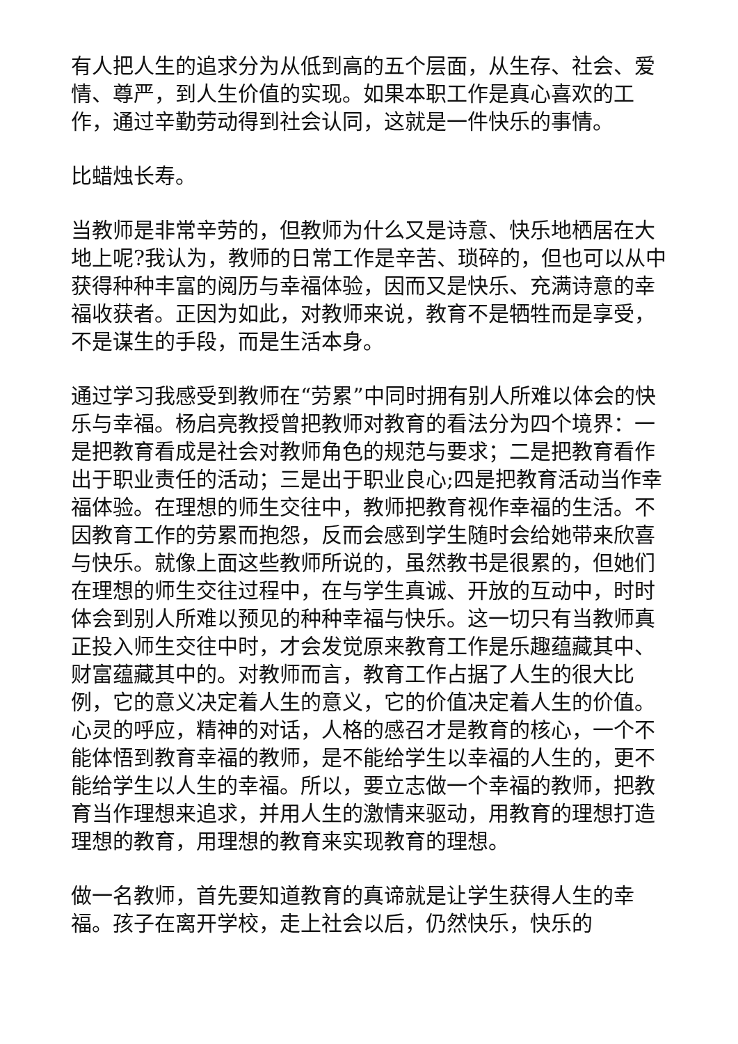有人把人生的追求分为从低到高的五个层面，从生存、社会、爱情、尊严，到人生价值的实现。如果本职工作是真心喜欢的工作，通过辛勤劳动得到社会认同，这就是一件快乐的事情。
比蜡烛长寿。
当教师是非常辛劳的，但教师为什么又是诗意、快乐地栖居在大地上呢?我认为，教师的日常工作是辛苦、琐碎的，但也可以从中获得种种丰富的阅历与幸福体验，因而又是快乐、充满诗意的幸福收获者。正因为如此，对教师来说，教育不是牺牲而是享受，不是谋生的手段，而是生活本身。
通过学习我感受到教师在“劳累”中同时拥有别人所难以体会的快乐与幸福。杨启亮教授曾把教师对教育的看法分为四个境界：一是把教育看成是社会对教师角色的规范与要求；二是把教育看作出于职业责任的活动；三是出于职业良心;四是把教育活动当作幸福体验。在理想的师生交往中，教师把教育视作幸福的生活。不因教育工作的劳累而抱怨，反而会感到学生随时会给她带来欣喜与快乐。就像上面这些教师所说的，虽然教书是很累的，但她们在理想的师生交往过程中，在与学生真诚、开放的互动中，时时体会到别人所难以预见的种种幸福与快乐。这一切只有当教师真正投入师生交往中时，才会发觉原来教育工作是乐趣蕴藏其中、财富蕴藏其中的。对教师而言，教育工作占据了人生的很大比例，它的意义决定着人生的意义，它的价值决定着人生的价值。心灵的呼应，精神的对话，人格的感召才是教育的核心，一个不能体悟到教育幸福的教师，是不能给学生以幸福的人生的，更不能给学生以人生的幸福。所以，要立志做一个幸福的教师，把教育当作理想来追求，并用人生的激情来驱动，用教育的理想打造理想的教育，用理想的教育来实现教育的理想。
做一名教师，首先要知道教育的真谛就是让学生获得人生的幸福。孩子在离开学校，走上社会以后，仍然快乐，快乐的